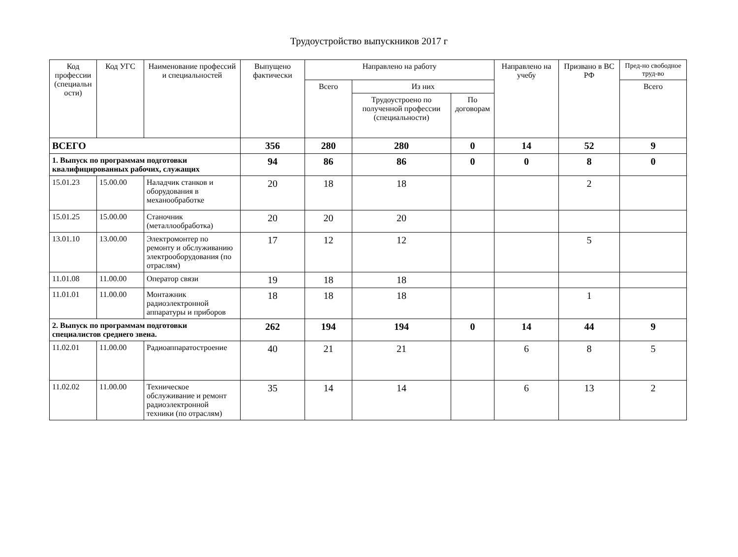Трудоустройство выпускников 2017 г
| Код профессии (специальн ости) | Код УГС | Наименование профессий и специальностей | Выпущено фактически | Направлено на работу | | | Направлено на учебу | Призвано в ВС РФ | Пред-но свободное труд-во |
| --- | --- | --- | --- | --- | --- | --- | --- | --- | --- |
| | | | | Всего | Из них | | | | Всего |
| | | | | | Трудоустроено по полученной профессии (специальности) | По договорам | | | |
| ВСЕГО | | | 356 | 280 | 280 | 0 | 14 | 52 | 9 |
| 1. Выпуск по программам подготовки квалифицированных рабочих, служащих | | | 94 | 86 | 86 | 0 | 0 | 8 | 0 |
| 15.01.23 | 15.00.00 | Наладчик станков и оборудования в механообработке | 20 | 18 | 18 | | | 2 | |
| 15.01.25 | 15.00.00 | Станочник (металлообработка) | 20 | 20 | 20 | | | | |
| 13.01.10 | 13.00.00 | Электромонтер по ремонту и обслуживанию электрооборудования (по отраслям) | 17 | 12 | 12 | | | 5 | |
| 11.01.08 | 11.00.00 | Оператор связи | 19 | 18 | 18 | | | | |
| 11.01.01 | 11.00.00 | Монтажник радиоэлектронной аппаратуры и приборов | 18 | 18 | 18 | | | 1 | |
| 2. Выпуск по программам подготовки специалистов среднего звена. | | | 262 | 194 | 194 | 0 | 14 | 44 | 9 |
| 11.02.01 | 11.00.00 | Радиоаппаратостроение | 40 | 21 | 21 | | 6 | 8 | 5 |
| 11.02.02 | 11.00.00 | Техническое обслуживание и ремонт радиоэлектронной техники (по отраслям) | 35 | 14 | 14 | | 6 | 13 | 2 |